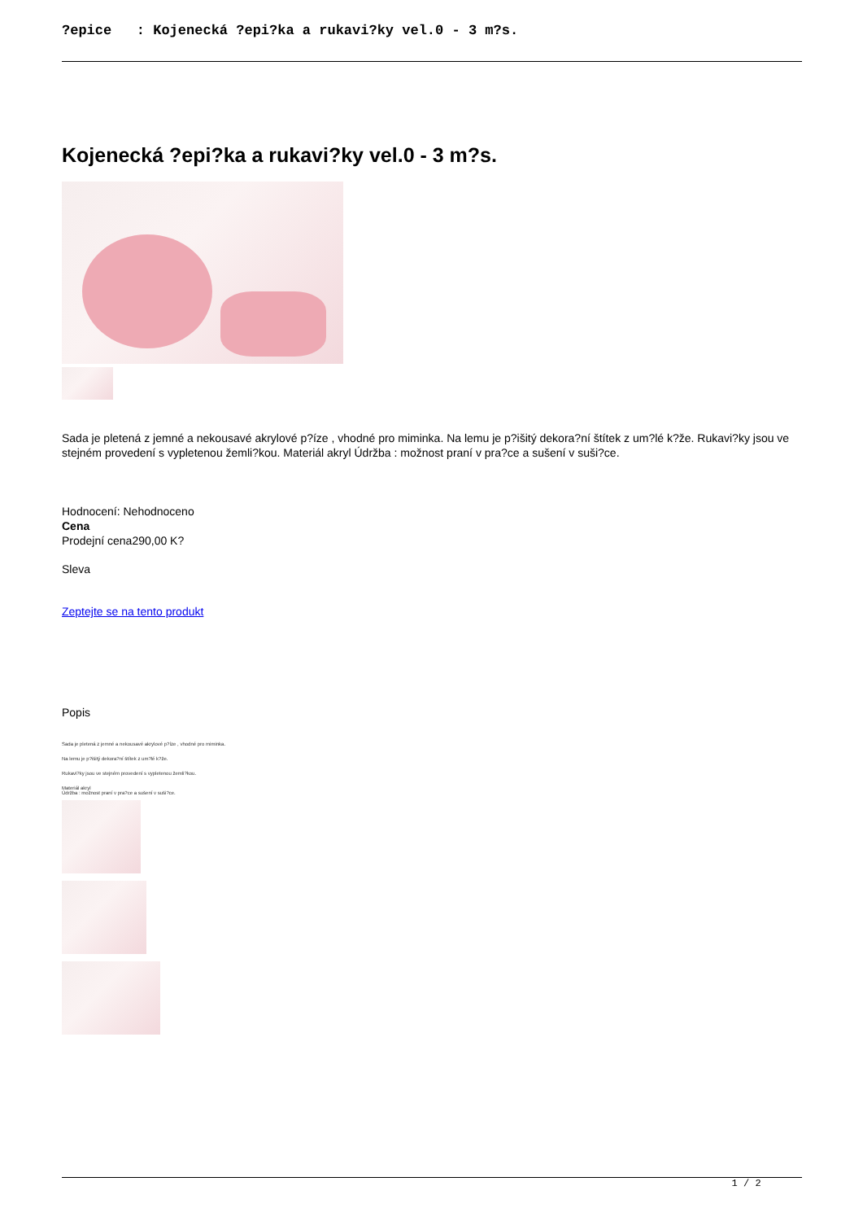?epice : Kojenecká ?epi?ka a rukavi?ky vel.0 - 3 m?s.
Kojenecká ?epi?ka a rukavi?ky vel.0 - 3 m?s.
Sada je pletená z jemné a nekousavé akrylové p?íze , vhodné pro miminka. Na lemu je p?išitý dekora?ní štítek z um?lé k?že. Rukavi?ky jsou ve stejném provedení s vypletenou žemli?kou. Materiál akryl Údržba : možnost praní v pra?ce a sušení v suši?ce.
Hodnocení: Nehodnoceno
Cena
Prodejní cena290,00 K?
Sleva
Zeptejte se na tento produkt
Popis
Sada je pletená z jemné a nekousavé akrylové p?íze , vhodné pro miminka.
Na lemu je p?išitý dekora?ní štítek z um?lé k?že.
Rukavi?ky jsou ve stejném provedení s vypletenou žemli?kou.
Materiál akryl
Údržba : možnost praní v pra?ce a sušení v suši?ce.
1 / 2